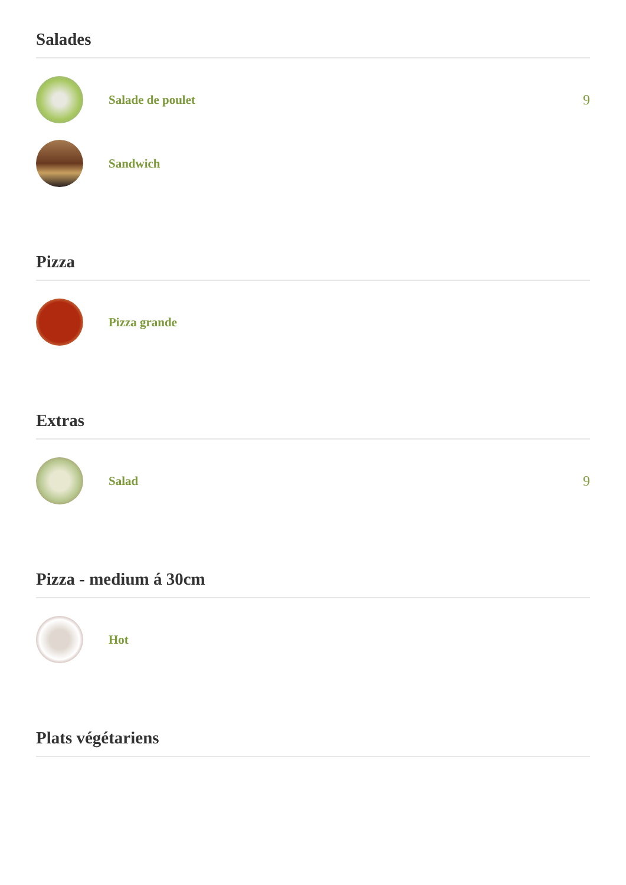Salades
Salade de poulet 9
Sandwich
Pizza
Pizza grande
Extras
Salad 9
Pizza - medium á 30cm
Hot
Plats végétariens